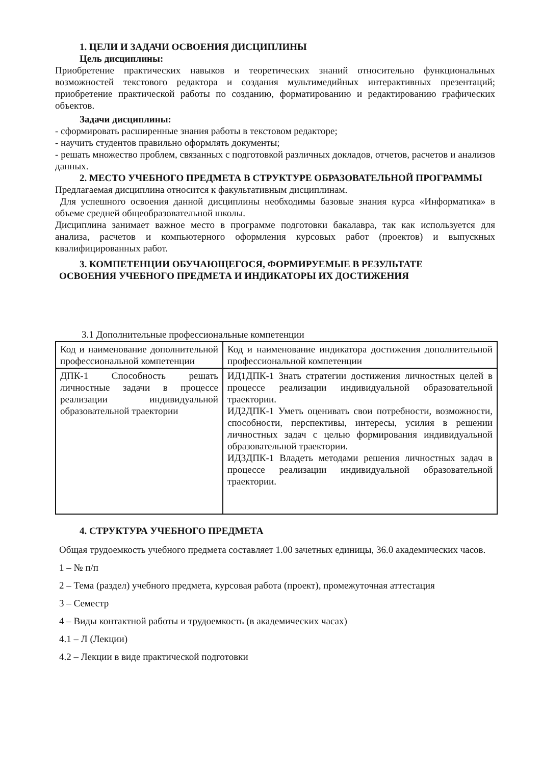1. ЦЕЛИ И ЗАДАЧИ ОСВОЕНИЯ ДИСЦИПЛИНЫ
Цель дисциплины:
Приобретение практических навыков и теоретических знаний относительно функциональных возможностей текстового редактора и создания мультимедийных интерактивных презентаций; приобретение практической работы по созданию, форматированию и редактированию графических объектов.
Задачи дисциплины:
- сформировать расширенные знания работы в текстовом редакторе;
- научить студентов правильно оформлять документы;
- решать множество проблем, связанных с подготовкой различных докладов, отчетов, расчетов и анализов данных.
2. МЕСТО УЧЕБНОГО ПРЕДМЕТА В СТРУКТУРЕ ОБРАЗОВАТЕЛЬНОЙ ПРОГРАММЫ
Предлагаемая дисциплина относится к факультативным дисциплинам.
Для успешного освоения данной дисциплины необходимы базовые знания курса «Информатика» в объеме средней общеобразовательной школы.
Дисциплина занимает важное место в программе подготовки бакалавра, так как используется для анализа, расчетов и компьютерного оформления курсовых работ (проектов) и выпускных квалифицированных работ.
3. КОМПЕТЕНЦИИ ОБУЧАЮЩЕГОСЯ, ФОРМИРУЕМЫЕ В РЕЗУЛЬТАТЕ
ОСВОЕНИЯ УЧЕБНОГО ПРЕДМЕТА И ИНДИКАТОРЫ ИХ ДОСТИЖЕНИЯ
3.1 Дополнительные профессиональные компетенции
| Код и наименование дополнительной профессиональной компетенции | Код и наименование индикатора достижения дополнительной профессиональной компетенции |
| ДПК-1 Способность решать личностные задачи в процессе реализации индивидуальной образовательной траектории | ИД1ДПК-1 Знать стратегии достижения личностных целей в процессе реализации индивидуальной образовательной траектории. ИД2ДПК-1 Уметь оценивать свои потребности, возможности, способности, перспективы, интересы, усилия в решении личностных задач с целью формирования индивидуальной образовательной траектории. ИД3ДПК-1 Владеть методами решения личностных задач в процессе реализации индивидуальной образовательной траектории. |
4. СТРУКТУРА УЧЕБНОГО ПРЕДМЕТА
Общая трудоемкость учебного предмета составляет 1.00 зачетных единицы, 36.0 академических часов.
1 – № п/п
2 – Тема (раздел) учебного предмета, курсовая работа (проект), промежуточная аттестация
3 – Семестр
4 – Виды контактной работы и трудоемкость (в академических часах)
4.1 – Л (Лекции)
4.2 – Лекции в виде практической подготовки